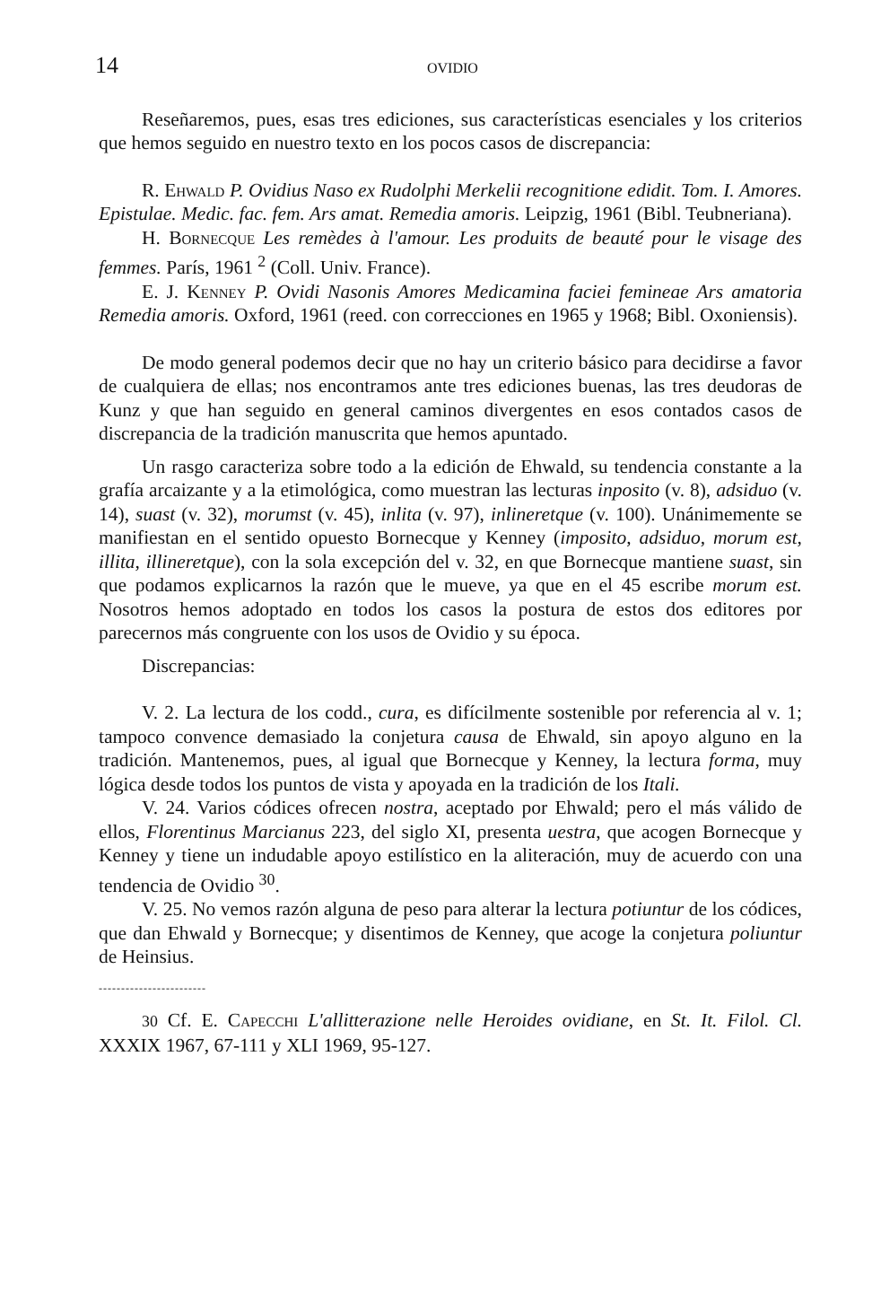14 OVIDIO
Reseñaremos, pues, esas tres ediciones, sus características esenciales y los criterios que hemos seguido en nuestro texto en los pocos casos de discrepancia:
R. Ehwald P. Ovidius Naso ex Rudolphi Merkelii recognitione edidit. Tom. I. Amores. Epistulae. Medic. fac. fem. Ars amat. Remedia amoris. Leipzig, 1961 (Bibl. Teubneriana).
H. Bornecque Les remèdes à l'amour. Les produits de beauté pour le visage des femmes. París, 1961 <sup>2</sup> (Coll. Univ. France).
E. J. Kenney P. Ovidi Nasonis Amores Medicamina faciei femineae Ars amatoria Remedia amoris. Oxford, 1961 (reed. con correcciones en 1965 y 1968; Bibl. Oxoniensis).
De modo general podemos decir que no hay un criterio básico para decidirse a favor de cualquiera de ellas; nos encontramos ante tres ediciones buenas, las tres deudoras de Kunz y que han seguido en general caminos divergentes en esos contados casos de discrepancia de la tradición manuscrita que hemos apuntado.
Un rasgo caracteriza sobre todo a la edición de Ehwald, su tendencia constante a la grafía arcaizante y a la etimológica, como muestran las lecturas inposito (v. 8), adsiduo (v. 14), suast (v. 32), morumst (v. 45), inlita (v. 97), inlineretque (v. 100). Unánimemente se manifiestan en el sentido opuesto Bornecque y Kenney (imposito, adsiduo, morum est, illita, illineretque), con la sola excepción del v. 32, en que Bornecque mantiene suast, sin que podamos explicarnos la razón que le mueve, ya que en el 45 escribe morum est. Nosotros hemos adoptado en todos los casos la postura de estos dos editores por parecernos más congruente con los usos de Ovidio y su época.
Discrepancias:
V. 2. La lectura de los codd., cura, es difícilmente sostenible por referencia al v. 1; tampoco convence demasiado la conjetura causa de Ehwald, sin apoyo alguno en la tradición. Mantenemos, pues, al igual que Bornecque y Kenney, la lectura forma, muy lógica desde todos los puntos de vista y apoyada en la tradición de los Itali.
V. 24. Varios códices ofrecen nostra, aceptado por Ehwald; pero el más válido de ellos, Florentinus Marcianus 223, del siglo XI, presenta uestra, que acogen Bornecque y Kenney y tiene un indudable apoyo estilístico en la aliteración, muy de acuerdo con una tendencia de Ovidio <sup>30</sup>.
V. 25. No vemos razón alguna de peso para alterar la lectura potiuntur de los códices, que dan Ehwald y Bornecque; y disentimos de Kenney, que acoge la conjetura poliuntur de Heinsius.
------------------------
30 Cf. E. Capecchi L'allitterazione nelle Heroides ovidiane, en St. It. Filol. Cl. XXXIX 1967, 67-111 y XLI 1969, 95-127.